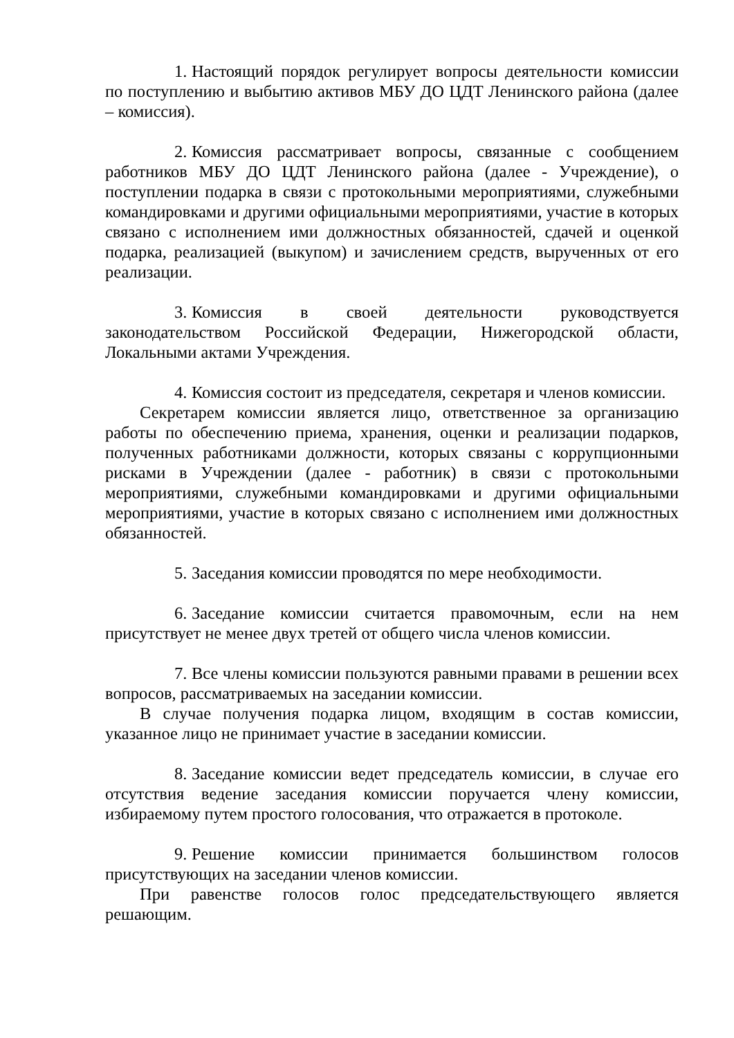1. Настоящий порядок регулирует вопросы деятельности комиссии по поступлению и выбытию активов МБУ ДО ЦДТ Ленинского района (далее – комиссия).
2. Комиссия рассматривает вопросы, связанные с сообщением работников МБУ ДО ЦДТ Ленинского района (далее - Учреждение), о поступлении подарка в связи с протокольными мероприятиями, служебными командировками и другими официальными мероприятиями, участие в которых связано с исполнением ими должностных обязанностей, сдачей и оценкой подарка, реализацией (выкупом) и зачислением средств, вырученных от его реализации.
3. Комиссия в своей деятельности руководствуется законодательством Российской Федерации, Нижегородской области, Локальными актами Учреждения.
4. Комиссия состоит из председателя, секретаря и членов комиссии.
Секретарем комиссии является лицо, ответственное за организацию работы по обеспечению приема, хранения, оценки и реализации подарков, полученных работниками должности, которых связаны с коррупционными рисками в Учреждении (далее - работник) в связи с протокольными мероприятиями, служебными командировками и другими официальными мероприятиями, участие в которых связано с исполнением ими должностных обязанностей.
5. Заседания комиссии проводятся по мере необходимости.
6. Заседание комиссии считается правомочным, если на нем присутствует не менее двух третей от общего числа членов комиссии.
7. Все члены комиссии пользуются равными правами в решении всех вопросов, рассматриваемых на заседании комиссии.
В случае получения подарка лицом, входящим в состав комиссии, указанное лицо не принимает участие в заседании комиссии.
8. Заседание комиссии ведет председатель комиссии, в случае его отсутствия ведение заседания комиссии поручается члену комиссии, избираемому путем простого голосования, что отражается в протоколе.
9. Решение комиссии принимается большинством голосов присутствующих на заседании членов комиссии.
При равенстве голосов голос председательствующего является решающим.